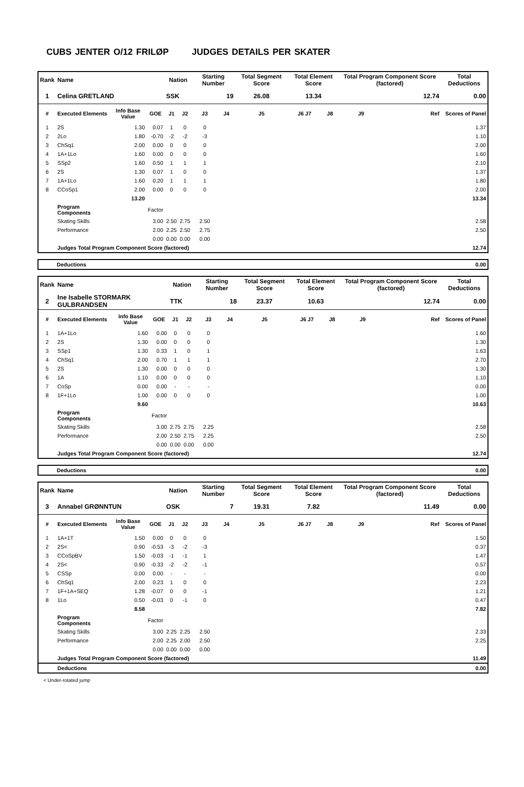CUBS JENTER O/12 FRILØP JUDGES DETAILS PER SKATER
| Rank | Name | | | Nation | | Starting Number | | Total Segment Score | Total Element Score | | Total Program Component Score (factored) | | Total Deductions |
| --- | --- | --- | --- | --- | --- | --- | --- | --- | --- | --- | --- | --- | --- |
| 1 | Celina GRETLAND | | | SSK | | 19 | | 26.08 | 13.34 | | 12.74 | | 0.00 |
| # | Executed Elements | Info Base Value | GOE | J1 | J2 | J3 | J4 | J5 | J6 J7 | J8 | J9 | Ref | Scores of Panel |
| 1 | 2S | 1.30 | 0.07 | 1 | 0 | 0 | | | | | | | 1.37 |
| 2 | 2Lo | 1.80 | -0.70 | -2 | -2 | -3 | | | | | | | 1.10 |
| 3 | ChSq1 | 2.00 | 0.00 | 0 | 0 | 0 | | | | | | | 2.00 |
| 4 | 1A+1Lo | 1.60 | 0.00 | 0 | 0 | 0 | | | | | | | 1.60 |
| 5 | SSp2 | 1.60 | 0.50 | 1 | 1 | 1 | | | | | | | 2.10 |
| 6 | 2S | 1.30 | 0.07 | 1 | 0 | 0 | | | | | | | 1.37 |
| 7 | 1A+1Lo | 1.60 | 0.20 | 1 | 1 | 1 | | | | | | | 1.80 |
| 8 | CCoSp1 | 2.00 | 0.00 | 0 | 0 | 0 | | | | | | | 2.00 |
| | | 13.20 | | | | | | | | | | | 13.34 |
| | Program Components | | Factor | | | | | | | | | | |
| | Skating Skills | | 3.00 | 2.50 | 2.75 | 2.50 | | | | | | | 2.58 |
| | Performance | | 2.00 | 2.25 | 2.50 | 2.75 | | | | | | | 2.50 |
| | | | 0.00 | 0.00 | 0.00 | 0.00 | | | | | | | |
| | Judges Total Program Component Score (factored) | | | | | | | | | | | | 12.74 |
| | Deductions | 0.00 |
| Rank | Name | | | Nation | | Starting Number | | Total Segment Score | Total Element Score | | Total Program Component Score (factored) | | Total Deductions |
| --- | --- | --- | --- | --- | --- | --- | --- | --- | --- | --- | --- | --- | --- |
| 2 | Ine Isabelle STORMARK GULBRANDSEN | | | TTK | | 18 | | 23.37 | 10.63 | | 12.74 | | 0.00 |
| # | Executed Elements | Info Base Value | GOE | J1 | J2 | J3 | J4 | J5 | J6 J7 | J8 | J9 | Ref | Scores of Panel |
| 1 | 1A+1Lo | 1.60 | 0.00 | 0 | 0 | 0 | | | | | | | 1.60 |
| 2 | 2S | 1.30 | 0.00 | 0 | 0 | 0 | | | | | | | 1.30 |
| 3 | SSp1 | 1.30 | 0.33 | 1 | 0 | 1 | | | | | | | 1.63 |
| 4 | ChSq1 | 2.00 | 0.70 | 1 | 1 | 1 | | | | | | | 2.70 |
| 5 | 2S | 1.30 | 0.00 | 0 | 0 | 0 | | | | | | | 1.30 |
| 6 | 1A | 1.10 | 0.00 | 0 | 0 | 0 | | | | | | | 1.10 |
| 7 | CoSp | 0.00 | 0.00 | - | - | - | | | | | | | 0.00 |
| 8 | 1F+1Lo | 1.00 | 0.00 | 0 | 0 | 0 | | | | | | | 1.00 |
| | | 9.60 | | | | | | | | | | | 10.63 |
| | Program Components | | Factor | | | | | | | | | | |
| | Skating Skills | | 3.00 | 2.75 | 2.75 | 2.25 | | | | | | | 2.58 |
| | Performance | | 2.00 | 2.50 | 2.75 | 2.25 | | | | | | | 2.50 |
| | | | 0.00 | 0.00 | 0.00 | 0.00 | | | | | | | |
| | Judges Total Program Component Score (factored) | | | | | | | | | | | | 12.74 |
| | Deductions | 0.00 |
| Rank | Name | | | Nation | | Starting Number | | Total Segment Score | Total Element Score | | Total Program Component Score (factored) | | Total Deductions |
| --- | --- | --- | --- | --- | --- | --- | --- | --- | --- | --- | --- | --- | --- |
| 3 | Annabel GRØNNTUN | | | OSK | | 7 | | 19.31 | 7.82 | | 11.49 | | 0.00 |
| # | Executed Elements | Info Base Value | GOE | J1 | J2 | J3 | J4 | J5 | J6 J7 | J8 | J9 | Ref | Scores of Panel |
| 1 | 1A+1T | 1.50 | 0.00 | 0 | 0 | 0 | | | | | | | 1.50 |
| 2 | 2S< | 0.90 | -0.53 | -3 | -2 | -3 | | | | | | | 0.37 |
| 3 | CCoSpBV | 1.50 | -0.03 | -1 | -1 | 1 | | | | | | | 1.47 |
| 4 | 2S< | 0.90 | -0.33 | -2 | -2 | -1 | | | | | | | 0.57 |
| 5 | CSSp | 0.00 | 0.00 | - | - | - | | | | | | | 0.00 |
| 6 | ChSq1 | 2.00 | 0.23 | 1 | 0 | 0 | | | | | | | 2.23 |
| 7 | 1F+1A+SEQ | 1.28 | -0.07 | 0 | 0 | -1 | | | | | | | 1.21 |
| 8 | 1Lo | 0.50 | -0.03 | 0 | -1 | 0 | | | | | | | 0.47 |
| | | 8.58 | | | | | | | | | | | 7.82 |
| | Program Components | | Factor | | | | | | | | | | |
| | Skating Skills | | 3.00 | 2.25 | 2.25 | 2.50 | | | | | | | 2.33 |
| | Performance | | 2.00 | 2.25 | 2.00 | 2.50 | | | | | | | 2.25 |
| | | | 0.00 | 0.00 | 0.00 | 0.00 | | | | | | | |
| | Judges Total Program Component Score (factored) | | | | | | | | | | | | 11.49 |
| | Deductions | | | | | | | | | | | | 0.00 |
< Under-rotated jump